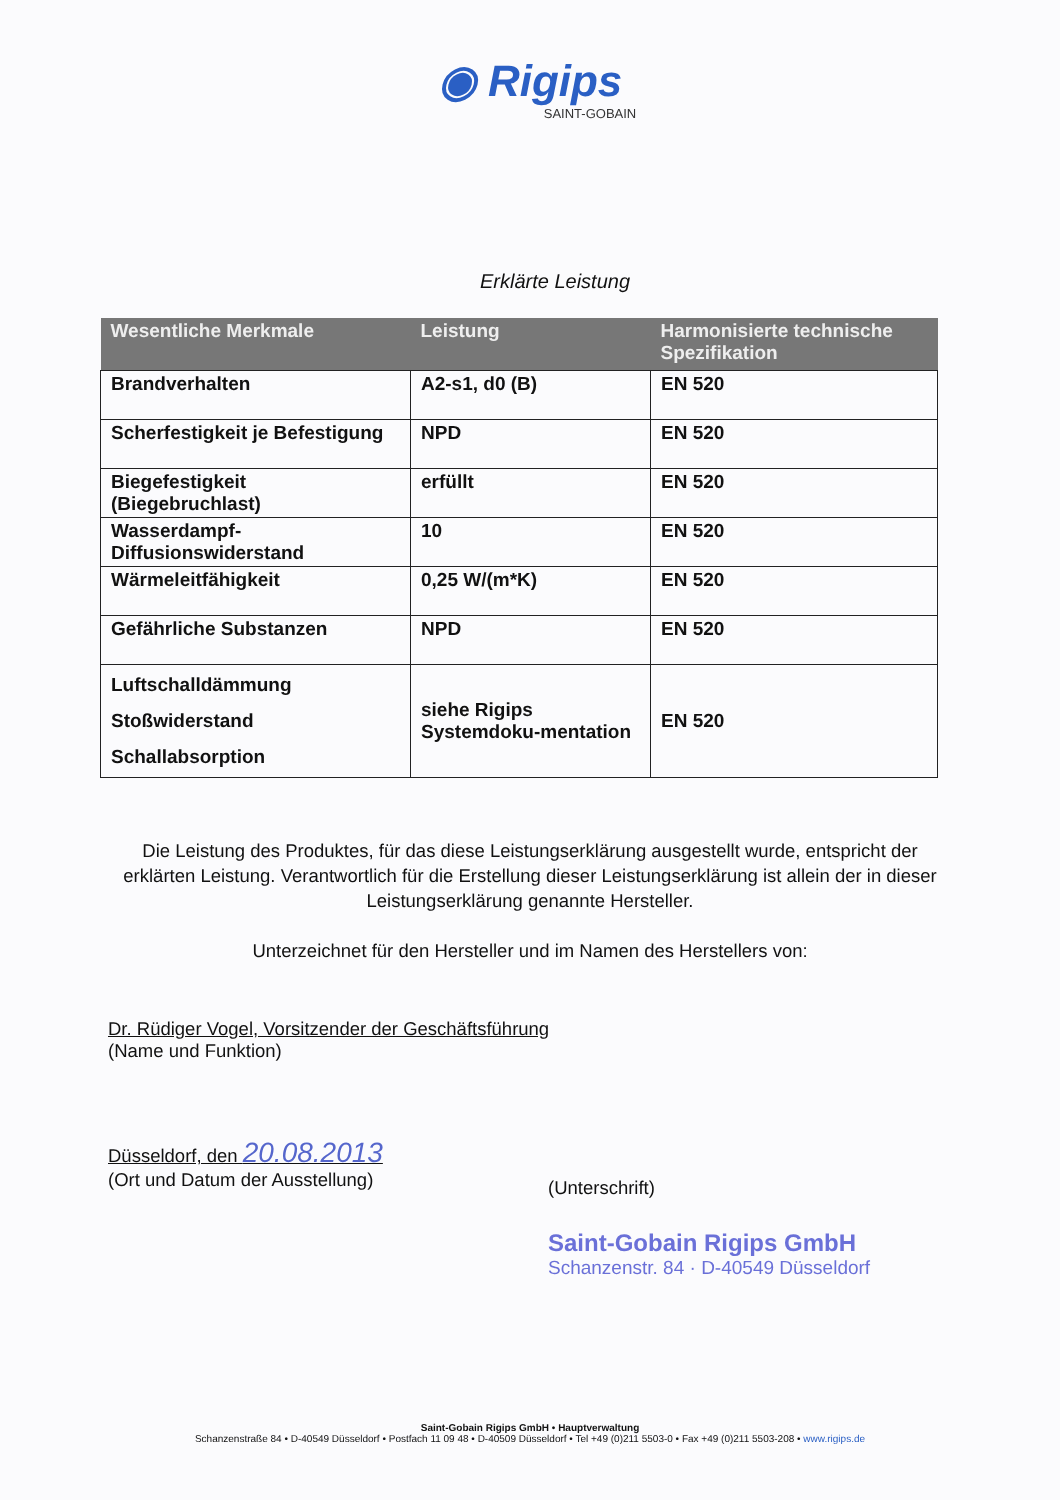◉ Rigips
SAINT-GOBAIN
Erklärte Leistung
| Wesentliche Merkmale | Leistung | Harmonisierte technische Spezifikation |
| --- | --- | --- |
| Brandverhalten | A2-s1, d0 (B) | EN 520 |
| Scherfestigkeit je Befestigung | NPD | EN 520 |
| Biegefestigkeit (Biegebruchlast) | erfüllt | EN 520 |
| Wasserdampf-Diffusionswiderstand | 10 | EN 520 |
| Wärmeleitfähigkeit | 0,25 W/(m*K) | EN 520 |
| Gefährliche Substanzen | NPD | EN 520 |
| Luftschalldämmung Stoßwiderstand Schallabsorption | siehe Rigips Systemdoku-mentation | EN 520 |
Die Leistung des Produktes, für das diese Leistungserklärung ausgestellt wurde, entspricht der erklärten Leistung. Verantwortlich für die Erstellung dieser Leistungserklärung ist allein der in dieser Leistungserklärung genannte Hersteller.
Unterzeichnet für den Hersteller und im Namen des Herstellers von:
Dr. Rüdiger Vogel, Vorsitzender der Geschäftsführung
(Name und Funktion)
Düsseldorf, den 20.08.2013
(Ort und Datum der Ausstellung)
(Unterschrift)
Saint-Gobain Rigips GmbH
Schanzenstr. 84 · D-40549 Düsseldorf
Saint-Gobain Rigips GmbH • Hauptverwaltung
Schanzenstraße 84 • D-40549 Düsseldorf • Postfach 11 09 48 • D-40509 Düsseldorf • Tel +49 (0)211 5503-0 • Fax +49 (0)211 5503-208 • www.rigips.de